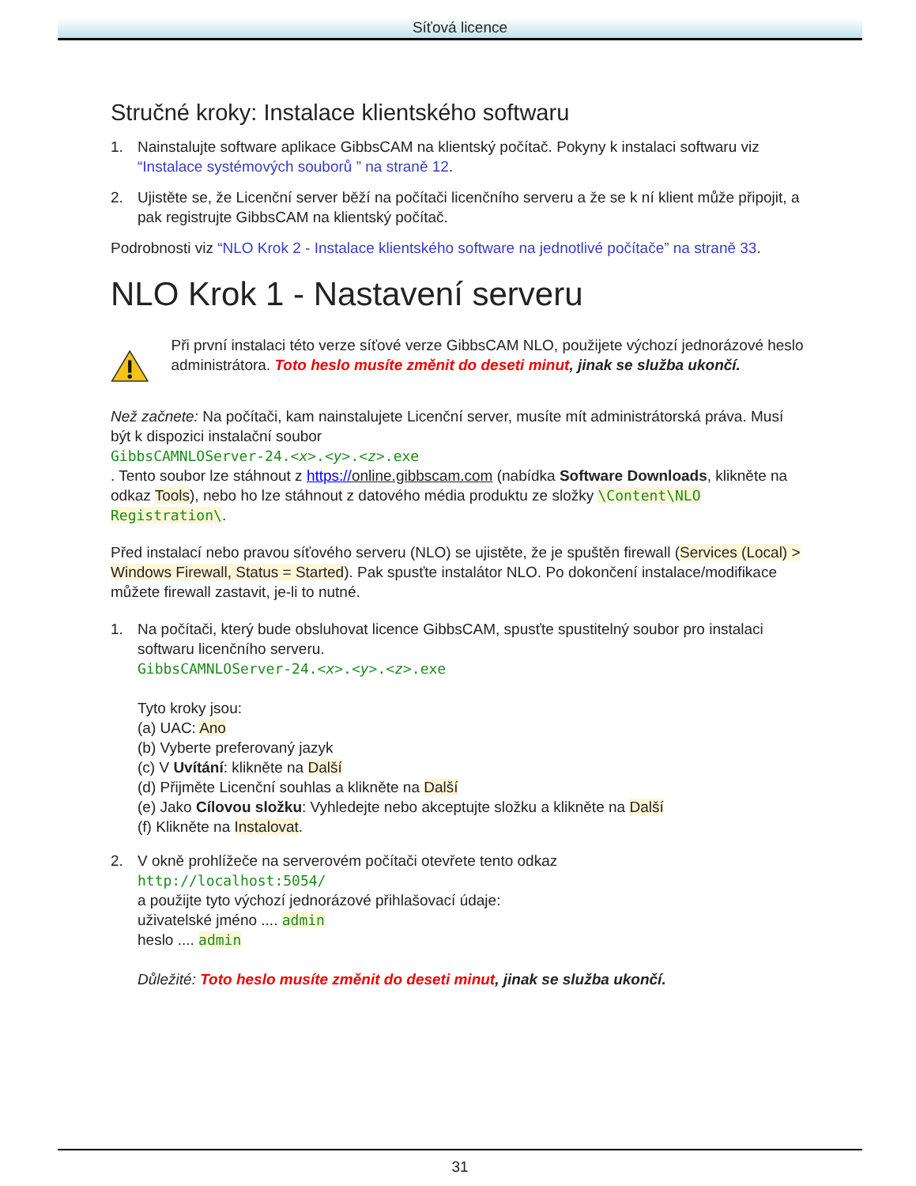Síťová licence
Stručné kroky: Instalace klientského softwaru
1. Nainstalujte software aplikace GibbsCAM na klientský počítač. Pokyny k instalaci softwaru viz “Instalace systémových souborů ” na straně 12.
2. Ujistěte se, že Licenční server běží na počítači licenčního serveru a že se k ní klient může připojit, a pak registrujte GibbsCAM na klientský počítač.
Podrobnosti viz “NLO Krok 2 - Instalace klientského software na jednotlivé počítače” na straně 33.
NLO Krok 1 - Nastavení serveru
Při první instalaci této verze síťové verze GibbsCAM NLO, použijete výchozí jednorázové heslo administrátora. Toto heslo musíte změnit do deseti minut, jinak se služba ukončí.
Než začnete: Na počítači, kam nainstalujete Licenční server, musíte mít administrátorská práva. Musí být k dispozici instalační soubor
GibbsCAMNLOServer-24.<x>.<y>.<z>.exe
. Tento soubor lze stáhnout z https://online.gibbscam.com (nabídka Software Downloads, klikněte na odkaz Tools), nebo ho lze stáhnout z datového média produktu ze složky \Content\NLO Registration\.
Před instalací nebo pravou síťového serveru (NLO) se ujistěte, že je spuštěn firewall (Services (Local) > Windows Firewall, Status = Started). Pak spusťte instalátor NLO. Po dokončení instalace/modifikace můžete firewall zastavit, je-li to nutné.
1. Na počítači, který bude obsluhovat licence GibbsCAM, spusťte spustitelný soubor pro instalaci softwaru licenčního serveru.
GibbsCAMNLOServer-24.<x>.<y>.<z>.exe
Tyto kroky jsou:
(a) UAC: Ano
(b) Vyberte preferovaný jazyk
(c) V Uvítání: klikněte na Další
(d) Přijměte Licenční souhlas a klikněte na Další
(e) Jako Cílovou složku: Vyhledejte nebo akceptujte složku a klikněte na Další
(f) Klikněte na Instalovat.
2. V okně prohlížeče na serverovém počítači otevřete tento odkaz
http://localhost:5054/
a použijte tyto výchozí jednorázové přihlašovací údaje:
uživatelské jméno .... admin
heslo .... admin
Důležité: Toto heslo musíte změnit do deseti minut, jinak se služba ukončí.
31